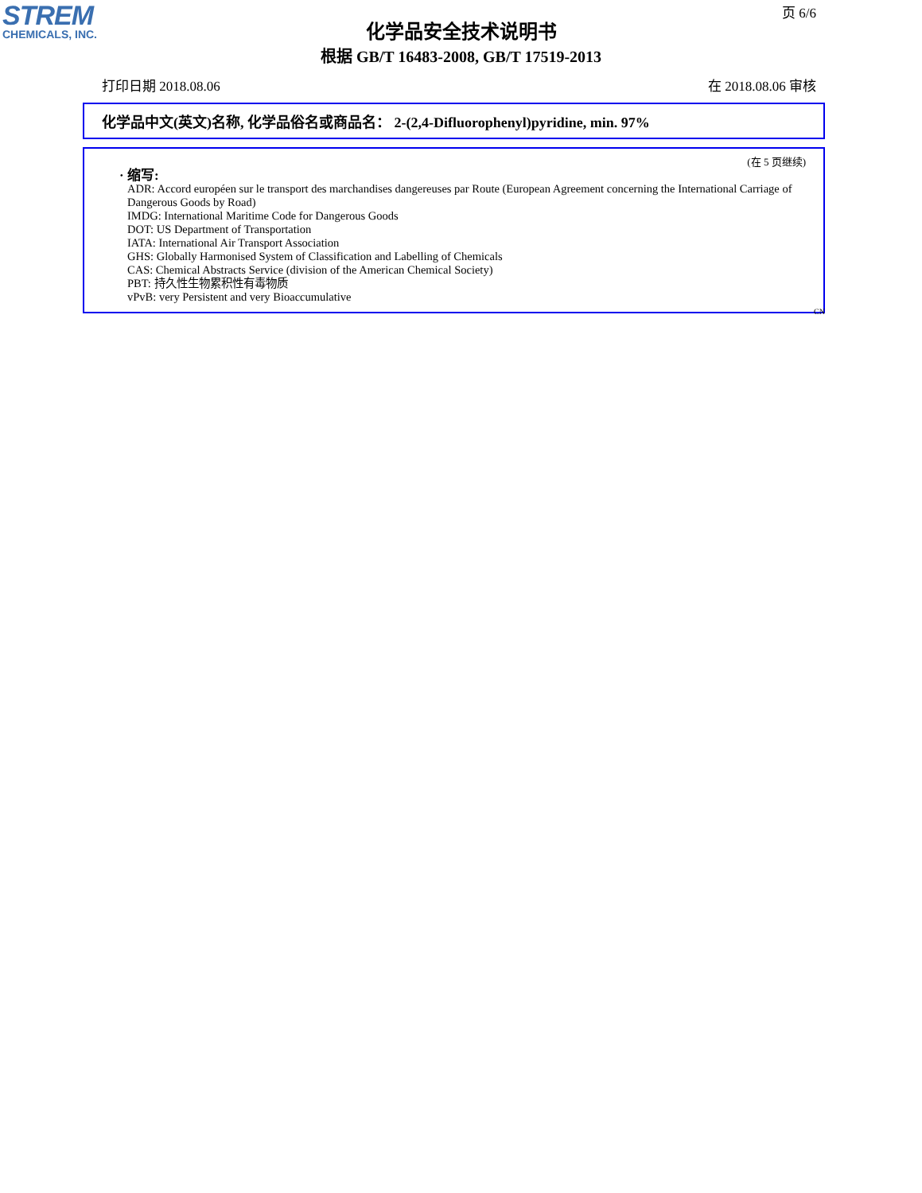STREM
CHEMICALS, INC.
页 6/6
化学品安全技术说明书
根据 GB/T 16483-2008, GB/T 17519-2013
打印日期 2018.08.06 在 2018.08.06 审核
化学品中文(英文)名称, 化学品俗名或商品名： 2-(2,4-Difluorophenyl)pyridine, min. 97%
(在 5 页继续)
· 缩写:
ADR: Accord européen sur le transport des marchandises dangereuses par Route (European Agreement concerning the International Carriage of Dangerous Goods by Road)
IMDG: International Maritime Code for Dangerous Goods
DOT: US Department of Transportation
IATA: International Air Transport Association
GHS: Globally Harmonised System of Classification and Labelling of Chemicals
CAS: Chemical Abstracts Service (division of the American Chemical Society)
PBT: 持久性生物累积性有毒物质
vPvB: very Persistent and very Bioaccumulative
CN